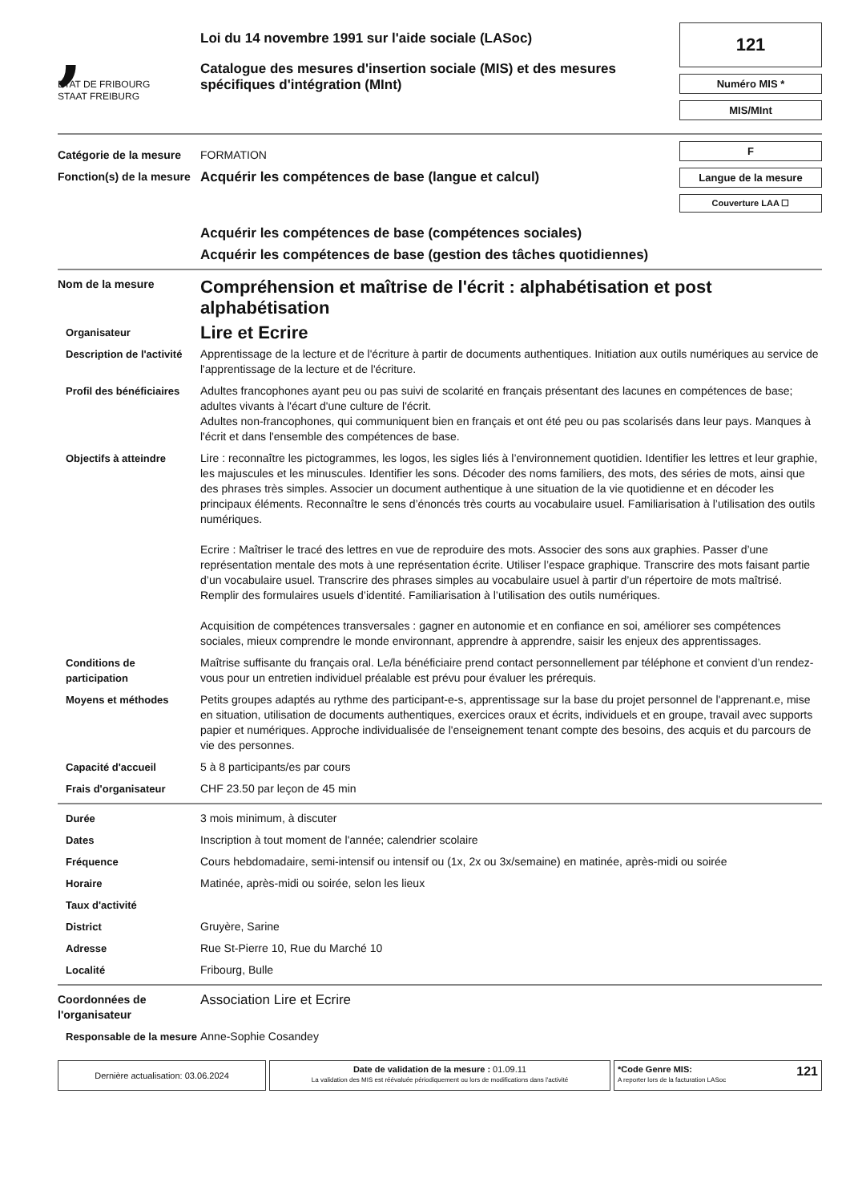,
ETAT DE FRIBOURG
STAAT FREIBURG
Loi du 14 novembre 1991 sur l'aide sociale (LASoc)
Catalogue des mesures d'insertion sociale (MIS) et des mesures spécifiques d'intégration (MInt)
121
Numéro MIS *
MIS/MInt
Catégorie de la mesure
FORMATION
Fonction(s) de la mesure
Acquérir les compétences de base (langue et calcul)
F
Langue de la mesure
Couverture LAA ☐
Acquérir les compétences de base (compétences sociales)
Acquérir les compétences de base (gestion des tâches quotidiennes)
Nom de la mesure
Compréhension et maîtrise de l'écrit : alphabétisation et post alphabétisation
Organisateur
Lire et Ecrire
Description de l'activité
Apprentissage de la lecture et de l'écriture à partir de documents authentiques. Initiation aux outils numériques au service de l'apprentissage de la lecture et de l'écriture.
Profil des bénéficiaires
Adultes francophones ayant peu ou pas suivi de scolarité en français présentant des lacunes en compétences de base; adultes vivants à l'écart d'une culture de l'écrit.
Adultes non-francophones, qui communiquent bien en français et ont été peu ou pas scolarisés dans leur pays. Manques à l'écrit et dans l'ensemble des compétences de base.
Objectifs à atteindre Lire : reconnaître les pictogrammes, les logos, les sigles liés à l’environnement quotidien. Identifier les lettres et leur graphie, les majuscules et les minuscules. Identifier les sons. Décoder des noms familiers, des mots, des séries de mots, ainsi que des phrases très simples. Associer un document authentique à une situation de la vie quotidienne et en décoder les principaux éléments. Reconnaître le sens d’énoncés très courts au vocabulaire usuel. Familiarisation à l’utilisation des outils numériques.
Ecrire : Maîtriser le tracé des lettres en vue de reproduire des mots. Associer des sons aux graphies. Passer d’une représentation mentale des mots à une représentation écrite. Utiliser l’espace graphique. Transcrire des mots faisant partie d’un vocabulaire usuel. Transcrire des phrases simples au vocabulaire usuel à partir d’un répertoire de mots maîtrisé. Remplir des formulaires usuels d’identité. Familiarisation à l’utilisation des outils numériques.
Acquisition de compétences transversales : gagner en autonomie et en confiance en soi, améliorer ses compétences sociales, mieux comprendre le monde environnant, apprendre à apprendre, saisir les enjeux des apprentissages.
Conditions de participation
Maîtrise suffisante du français oral. Le/la bénéficiaire prend contact personnellement par téléphone et convient d’un rendez-vous pour un entretien individuel préalable est prévu pour évaluer les prérequis.
Moyens et méthodes Petits groupes adaptés au rythme des participant-e-s, apprentissage sur la base du projet personnel de l'apprenant.e, mise en situation, utilisation de documents authentiques, exercices oraux et écrits, individuels et en groupe, travail avec supports papier et numériques. Approche individualisée de l'enseignement tenant compte des besoins, des acquis et du parcours de vie des personnes.
Capacité d'accueil 5 à 8 participants/es par cours
Frais d'organisateur CHF 23.50 par leçon de 45 min
Durée 3 mois minimum, à discuter
Dates Inscription à tout moment de l'année; calendrier scolaire
Fréquence Cours hebdomadaire, semi-intensif ou intensif ou (1x, 2x ou 3x/semaine) en matinée, après-midi ou soirée
Horaire Matinée, après-midi ou soirée, selon les lieux
Taux d'activité
District Gruyère, Sarine
Adresse Rue St-Pierre 10, Rue du Marché 10
Localité Fribourg, Bulle
Coordonnées de l'organisateur
Association Lire et Ecrire
Responsable de la mesure
Anne-Sophie Cosandey
Dernière actualisation: 03.06.2024
Date de validation de la mesure : 01.09.11
La validation des MIS est réévaluée périodiquement ou lors de modifications dans l'activité
*Code Genre MIS:
A reporter lors de la facturation LASoc 121